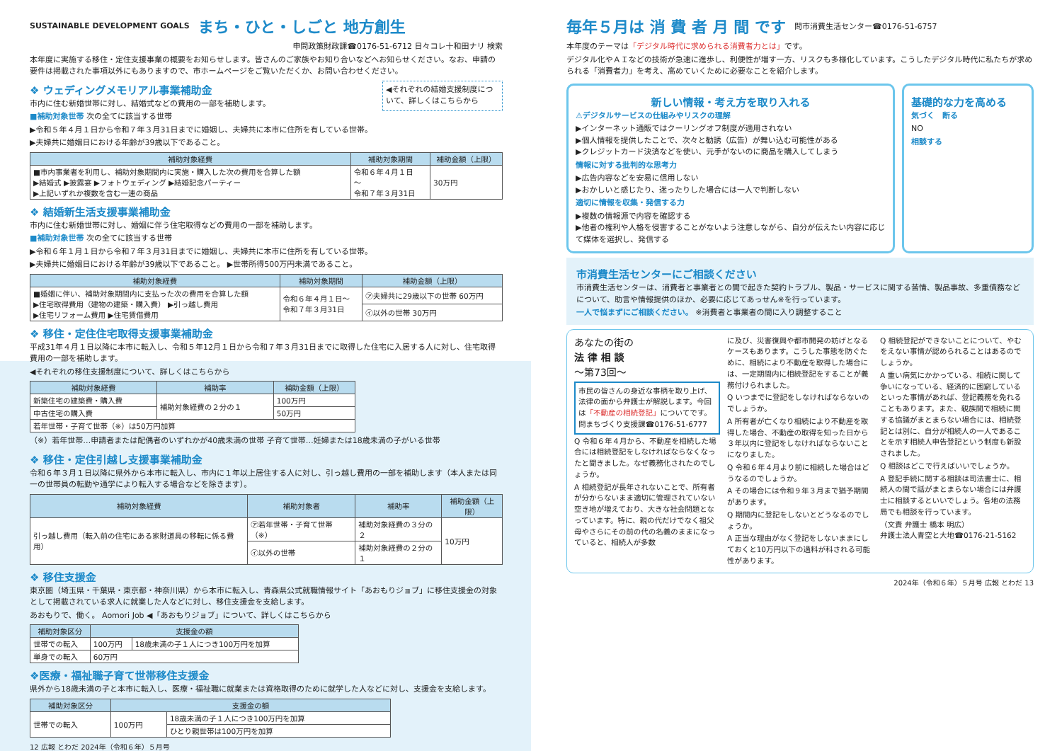SUSTAINABLE DEVELOPMENT GOALS まち・ひと・しごと 地方創生
申問政策財政課☎0176-51-6712 日々コレ十和田ナリ 検索
本年度に実施する移住・定住支援事業の概要をお知らせします。皆さんのご家族やお知り合いなどへお知らせください。なお、申請の要件は掲載された事項以外にもありますので、市ホームページをご覧いただくか、お問い合わせください。
◀それぞれの結婚支援制度について、詳しくはこちらから
❖ ウェディングメモリアル事業補助金
市内に住む新婚世帯に対し、結婚式などの費用の一部を補助します。
■補助対象世帯 次の全てに該当する世帯
▶令和５年４月１日から令和７年３月31日までに婚姻し、夫婦共に本市に住所を有している世帯。
▶夫婦共に婚姻日における年齢が39歳以下であること。
| 補助対象経費 | 補助対象期間 | 補助金額（上限） |
| --- | --- | --- |
| ■市内事業者を利用し、補助対象期間内に実施・購入した次の費用を合算した額 ▶結婚式 ▶披露宴 ▶フォトウェディング ▶結婚記念パーティー ▶上記いずれか複数を含む一連の商品 | 令和６年４月１日 ～ 令和７年３月31日 | 30万円 |
❖ 結婚新生活支援事業補助金
市内に住む新婚世帯に対し、婚姻に伴う住宅取得などの費用の一部を補助します。
■補助対象世帯 次の全てに該当する世帯
▶令和６年１月１日から令和７年３月31日までに婚姻し、夫婦共に本市に住所を有している世帯。
▶夫婦共に婚姻日における年齢が39歳以下であること。 ▶世帯所得500万円未満であること。
| 補助対象経費 | 補助対象期間 | 補助金額（上限） |
| --- | --- | --- |
| ■婚姻に伴い、補助対象期間内に支払った次の費用を合算した額 ▶住宅取得費用（建物の建築・購入費） ▶引っ越し費用 ▶住宅リフォーム費用 ▶住宅賃借費用 | 令和６年４月１日～ 令和７年３月31日 | ㋐夫婦共に29歳以下の世帯 60万円 |
| | | ㋑以外の世帯 30万円 |
❖ 移住・定住住宅取得支援事業補助金
平成31年４月１日以降に本市に転入し、令和５年12月１日から令和７年３月31日までに取得した住宅に入居する人に対し、住宅取得費用の一部を補助します。
◀それぞれの移住支援制度について、詳しくはこちらから
| 補助対象経費 | 補助率 | 補助金額（上限） |
| --- | --- | --- |
| 新築住宅の建築費・購入費 | 補助対象経費の２分の１ | 100万円 |
| 中古住宅の購入費 | | 50万円 |
| 若年世帯・子育て世帯（※）は50万円加算 | | |
（※）若年世帯…申請者または配偶者のいずれかが40歳未満の世帯 子育て世帯…妊婦または18歳未満の子がいる世帯
❖ 移住・定住引越し支援事業補助金
令和６年３月１日以降に県外から本市に転入し、市内に１年以上居住する人に対し、引っ越し費用の一部を補助します（本人または同一の世帯員の転勤や通学により転入する場合などを除きます）。
| 補助対象経費 | 補助対象者 | 補助率 | 補助金額（上限） |
| --- | --- | --- | --- |
| 引っ越し費用（転入前の住宅にある家財道具の移転に係る費用） | ㋐若年世帯・子育て世帯（※） | 補助対象経費の３分の２ | 10万円 |
| | ㋑以外の世帯 | 補助対象経費の２分の１ | |
❖ 移住支援金
東京圏（埼玉県・千葉県・東京都・神奈川県）から本市に転入し、青森県公式就職情報サイト「あおもりジョブ」に移住支援金の対象として掲載されている求人に就業した人などに対し、移住支援金を支給します。
あおもりで、働く。 Aomori Job ◀「あおもりジョブ」について、詳しくはこちらから
| 補助対象区分 | 支援金の額 | |
| --- | --- | --- |
| 世帯での転入 | 100万円 | 18歳未満の子１人につき100万円を加算 |
| 単身での転入 | 60万円 | |
❖医療・福祉職子育て世帯移住支援金
県外から18歳未満の子と本市に転入し、医療・福祉職に就業または資格取得のために就学した人などに対し、支援金を支給します。
| 補助対象区分 | 支援金の額 | |
| --- | --- | --- |
| 世帯での転入 | 100万円 | 18歳未満の子１人につき100万円を加算 |
| | | ひとり親世帯は100万円を加算 |
12 広報 とわだ 2024年（令和６年）５月号
毎年５月は 消 費 者 月 間 です 問市消費生活センター☎0176-51-6757
本年度のテーマは「デジタル時代に求められる消費者力とは」です。
デジタル化やＡＩなどの技術が急速に進歩し、利便性が増す一方、リスクも多様化しています。こうしたデジタル時代に私たちが求められる「消費者力」を考え、高めていくために必要なことを紹介します。
新しい情報・考え方を取り入れる
⚠デジタルサービスの仕組みやリスクの理解
▶インターネット通販ではクーリングオフ制度が適用されない
▶個人情報を提供したことで、次々と勧誘（広告）が舞い込む可能性がある
▶クレジットカード決済などを使い、元手がないのに商品を購入してしまう
情報に対する批判的な思考力
▶広告内容などを安易に信用しない
▶おかしいと感じたり、迷ったりした場合には一人で判断しない
適切に情報を収集・発信する力
▶複数の情報源で内容を確認する
▶他者の権利や人格を侵害することがないよう注意しながら、自分が伝えたい内容に応じて媒体を選択し、発信する
基礎的な力を高める
気づく　断る
NO
相談する
市消費生活センターにご相談ください
市消費生活センターは、消費者と事業者との間で起きた契約トラブル、製品・サービスに関する苦情、製品事故、多重債務などについて、助言や情報提供のほか、必要に応じてあっせん※を行っています。
一人で悩まずにご相談ください。 ※消費者と事業者の間に入り調整すること
あなたの街の
法 律 相 談
～第73回～
市民の皆さんの身近な事柄を取り上げ、法律の面から弁護士が解説します。今回は「不動産の相続登記」についてです。
問まちづくり支援課☎0176-51-6777
Q 令和６年４月から、不動産を相続した場合には相続登記をしなければならなくなったと聞きました。なぜ義務化されたのでしょうか。
A 相続登記が長年されないことで、所有者が分からないまま適切に管理されていない空き地が増えており、大きな社会問題となっています。特に、親の代だけでなく祖父母やさらにその前の代の名義のままになっていると、相続人が多数
に及び、災害復興や都市開発の妨げとなるケースもあります。こうした事態を防ぐために、相続により不動産を取得した場合には、一定期間内に相続登記をすることが義務付けられました。
Q いつまでに登記をしなければならないのでしょうか。
A 所有者が亡くなり相続により不動産を取得した場合、不動産の取得を知った日から３年以内に登記をしなければならないことになりました。
Q 令和６年４月より前に相続した場合はどうなるのでしょうか。
A その場合には令和９年３月まで猶予期間があります。
Q 期間内に登記をしないとどうなるのでしょうか。
A 正当な理由がなく登記をしないままにしておくと10万円以下の過料が科される可能性があります。
Q 相続登記ができないことについて、やむをえない事情が認められることはあるのでしょうか。
A 重い病気にかかっている、相続に関して争いになっている、経済的に困窮しているといった事情があれば、登記義務を免れることもあります。また、親族間で相続に関する協議がまとまらない場合には、相続登記とは別に、自分が相続人の一人であることを示す相続人申告登記という制度も新設されました。
Q 相談はどこで行えばいいでしょうか。
A 登記手続に関する相談は司法書士に、相続人の間で話がまとまらない場合には弁護士に相談するといいでしょう。各地の法務局でも相談を行っています。
（文責 弁護士 橋本 明広）
弁護士法人青空と大地☎0176-21-5162
2024年（令和６年）５月号 広報 とわだ 13